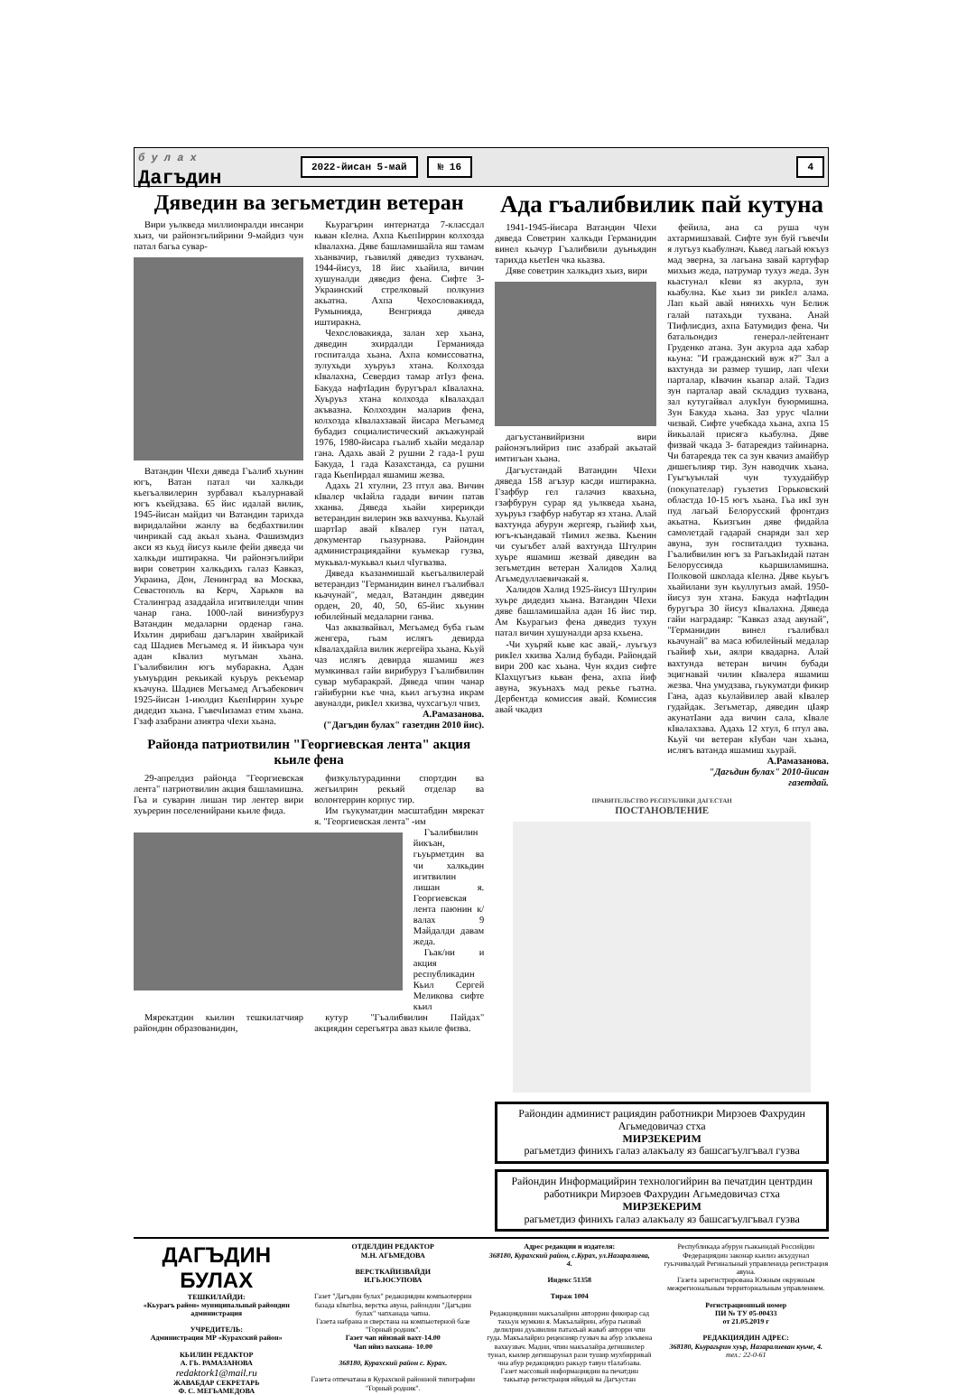б у л а х
Дагъдин
2022-йисан 5-май № 16 4
Дяведин ва зегьметдин ветеран
Вири уьлкведа миллионралди инсанри хьиз, чи районэгьлийрини 9-майдиз чун патал багьа сувар-
Ватандин ЧIехи дяведа Гъалиб хьунин югъ, Ватан патал чи халкьди кьегьалвилерин зурбавал къалурнавай югъ къейдзава. 65 йис идалай вилик, 1945-йисан майдиз чи Ватандин тарихда виридалайни жанлу ва бедбахтвилин чинрикай сад акьал хьана. Фашизмдиз акси яз кьуд йисуз кьиле фейи дяведа чи халкьди иштиракна. Чи районэгьлийри вири советрин халкьдихъ галаз Кавказ, Украина, Дон, Ленинград ва Москва, Севастополь ва Керч, Харьков ва Сталинград азаддайла игитвилелди чпин чанар гана. 1000-лай винизбуруз Ватандин медаларни орденар гана. Ихьтин дирибаш дагъларин хвайрикай сад Шадиев Мегьамед я. И йикъара чун адан кIвализ мугьман хьана. Гъалибвилин югъ мубаракна. Адан уьмуьрдин рекьикай куьруь рекъемар къачуна. Шадиев Мегьамед Агъабекович 1925-йисан 1-июлдиз КьепIиррин хуьре дидедиз хьана. ГъвечIизамаз етим хьана. Гзаф азабрани азиятра чIехи хьана.
Кьурагърин интернатда 7-классдал кьван кIелна. Ахпа КьепIиррин колхозда кIвалахна. Дяве башламишайла яш тамам хьанвачир, гьавиляй дяведиз тухванач. 1944-йисуз, 18 йис хьайила, вичин хушуналди дяведиз фена. Сифте 3-Украинский стрелковый полкуниз акьатна. Ахпа Чехословакияда, Румынияда, Венгрияда дяведа иштиракна.
Чехословакияда, залан хер хьана, дяведин эхирдалди Германияда госпиталда хьана. Ахпа комиссоватна, зулухьди хуьруьз хтана. Колхозда кIвалахна, Севердиз тамар атIуз фена. Бакуда нафтIадин буругърал кIвалахна. Хуьруьз хтана колхозда кIвалахдал акъвазна. Колхоздин маларив фена, колхозда кIвалахзавай йисара Мегьамед бубадиз социалистический акъажунрай 1976, 1980-йисара гьалиб хьайи медалар гана. Адахь авай 2 рушни 2 гада-1 руш Бакуда, 1 гада Казахстанда, са рушни гада КьепIирдал яшамиш жезва.
Адахь 21 хтулни, 23 птул ава. Вичин кIвалер чкIайла гадади вичин патав хканва. Дяведа хьайи хирерикди ветерандин вилерин экв вахчунва. Кьулай шартIар авай кIвалер гун патал, документар гьазурнава. Райондин администрациядайни куьмекар гузва, мукьвал-мукьвал кьил чIугвазва.
Дяведа къазанмишай кьегьалвилерай ветерандиз "Германидин винел гъалибвал кьачунай", медал, Ватандин дяведин орден, 20, 40, 50, 65-йис хьунин юбилейный медаларни ганва.
Чаз акваз­вайвал, Мегьамед буба гьам женгера, гьам ислягь девирда кIвалахдайла вилик жергейра хьана. Кьуй чаз ислягь девирда яшамиш жез мумкинвал гайи вирибуруз Гъалибвилин сувар мубаракрай. Дяведа чпин чанар гайибурни къе чна, кьил агъузна икрам авуналди, рикIел хкизва, чухсагъул чпиз.
А.Рамазанова.
("Дагъдин булах" газетдин 2010 йис).
Районда патриотвилин "Георгиевская лента" акция кьиле фена
29-апрелдиз районда "Георгиевская лента" патриотвилин акция башламишна. Гьа и суварин лишан тир лентер вири хуьрерин поселенийрани кьиле фида.
физкультурадинни спортдин ва жегьилрин рекьяй отделар ва волонтеррин корпус тир.
Им гьукуматдин масштабдин мярекат я. "Георгиевская лента" -им
Гъалибвилин йикъан, гьуьрметдин ва чи халкьдин игитвилин лишан я. Георгиевская лента паюнин к/валах 9 Майдалди давам жеда.
Гьак/ни и акция республикадин Кьил Сергей Меликова сифте кьил
Мярекатдин кьилин тешкилатчияр райондин образованидин,
кутур "Гъалибвилин Пайдах" акциядин серегьятра аваз кьиле физва.
Ада гъалибвилик пай кутуна
1941-1945-йисара Ватандин ЧIехи дяведа Советрин халкьди Германидин винел кьачур Гъалибвили дуьньядин тарихда кьетIен чка кьазва.
Дяве советрин халкьдиз хьиз, вири
дагъустанвийризни вири районэгьлийриз пис азабрай акьатай имтигьан хьана.
Дагъустандай Ватандин ЧIехи дяведа 158 агъзур касди иштиракна. Гзафбур гел галачиз квахьна, гзафбурун сурар яд уьлкведа хьана, хуьруьз гзафбур набутар яз хтана. Алай вахтунда абурун жергеяр, гьайиф хьи, югъ-къандавай тIимил жезва. Кьенин чи суьгьбет алай вахтунда Штулрин хуьре яшамиш жезвай дяведин ва зегьметдин ветеран Халидов Халид Агьмедуллаевичакай я.
Халидов Халид 1925-йисуз Штулрин хуьре дидедиз хьана. Ватандин ЧIехи дяве башламишайла адан 16 йис тир. Ам Кьурагьиз фена дяведиз тухун патал вичин хушуналди арза кхьена.
-Чи хуьряй кьве кас авай,- луьгьуз рикIел хкизва Халид бубади. Райондай вири 200 кас хьана. Чун яхдиз сифте КIахцугъиз кьван фена, ахпа йиф авуна, экуьнахъ мад рекье гьатна. Дербентда комиссия авай. Комиссия авай чкадиз
фейила, ана са руша чун ахтармишзавай. Сифте зун буй гъвечIи я лугьуз кьабулнач. Кьвед лагьай юкъуз мад эверна, за лагьана завай картуфар михьиз жеда, патрумар тухуз жеда. Зун кьастунал кIеви яз акурла, зун кьабулна. Кьe хьиз зи рикIел алама. Лап кьай авай няниххь чун Белиж галай патахьди тухвана. Анай ТIифлисдиз, ахпа Батумидиз фена. Чи батальондиз генерал-лейтенант Груденко атана. Зун акурла ада хабар кьуна: "И гражданский вуж я?" Зал а вахтунда зи размер тушир, лап чIехи парталар, кIвачин кьапар алай. Тадиз зун парталар авай складдиз тухвана, зал кутугайвал алукIун буюрмишна. Зун Бакуда хьана. Заз урус чIални чизвай. Сифте учебкада хьана, ахпа 15 йикьалай присяга кьабулна. Дяве физвай чкада 3- батареядиз тайинарна. Чи батареяда тек са зун квачиз амайбур дишегьлияр тир. Зун наводчик хьана. Гуьгъуьнлай чун тухудайбур (покупателар) гуьзетиз Горьковский областда 10-15 югъ хьана. Гьа икI зун пуд лагьай Белорусский фронтдиз акьатна. Кьизгьин дяве фидайла самолетдай гадарай снаряди зал хер авуна, зун госпиталдиз тухвана. Гъалибвилин югъ за РагьакIидай патан Белоруссияда кьаршиламишна. Полковой школада кIелна. Дяве кьуьгъ хьайилани зун кьуллугьиз амай. 1950-йисуз зун хтана. Бакуда нафтIадин буругъра 30 йисуз кIвалахна. Дяведа гайи наградаяр: "Кавказ азад авунай", "Германидин винел гъалибвал кьачунай" ва маса юбилейный медалар гьайиф хьи, аялри квадарна. Алай вахтунда ветеран вичин бубади эцигнавай чилин кIвалера яшамиш жезва. Чна умудзава, гьукуматди фикир Гана, адаз кьулайвилер авай кIвалер гудайдак. Зегьметар, дяведин цIаяр акунатIани ада вичин сала, кIвале кIвалахзава. Адахь 12 хтул, 6 птул ава. Кьуй чи ветеран кIубан чан хьана, ислягь ватанда яшамиш хьурай.
А.Рамазанова.
"Дагъдин булах" 2010-йисан газетдай.
ПРАВИТЕЛЬСТВО РЕСПУБЛИКИ ДАГЕСТАН
ПОСТАНОВЛЕНИЕ
Райондин админист рациядин работникри Мирзоев Фахрудин Агьмедовичаз стха
МИРЗЕКЕРИМ
рагьметдиз финихъ галаз алакъалу яз башсагъулгъвал гузва
Райондин Информацийрин технологийрин ва печатдин центрдин работникри Мирзоев Фахрудин Агьмедовичаз стха
МИРЗЕКЕРИМ
рагьметдиз финихъ галаз алакъалу яз башсагъулгъвал гузва
ДАГЪДИН
БУЛАХ
ТЕШКИЛАЙДИ:
«Кьурагъ район» муниципальный райондин администрация
УЧРЕДИТЕЛЬ:
Администрация МР «Курахский район»
КЬИЛИН РЕДАКТОР
А. ГЬ. РАМАЗАНОВА
redaktork1@mail.ru
ЖАВАБДАР СЕКРЕТАРЬ
Ф. С. МЕГЬАМЕДОВА
ОТДЕЛДИН РЕДАКТОР
М.Н. АГЬМЕДОВА
ВЕРСТКАЙИЗВАЙДИ
И.ГЬ.ЮСУПОВА
Газет "Дагъдин булах" редакциядин компьютеррин базада кIватIна, верстка авуна, райондин "Дагъдин булах" чапханада чапна.
Газета набрана и сверстана на компьютерной базе "Горный родник".
Газет чап ийизвай вахт-14.00
Чап ийиз вахкана- 10.00
368180, Курахский район с. Курах.
Газета отпечатана в Курахской районной типографии "Горный родник".
Адрес редакции и издателя:
368180, Курахский район, с.Курах, ул.Назаралиева, 4.
Индекс 51358
Тираж 1004
Редакциядинни макъалайрин авторрин фикирар сад тахьун мумкин я. Макъалайрин, абура гьизвай делилрин дуьзвилин патахъай жаваб авторри чпи гуда. Макъалайриз рецензияр гузвач ва абур элкъвена вахкузвач. Мадни, чпин макъалайра дегишвилер тунал, кьилер дегишарунал рази тушир мухбирривай чна абур редакциядиз ракьур тавун тIалабзава.
Газет массовый информациядин ва печатдин такьатар регистрация ийидай ва Дагъустан
Республикада абурун гьакьиндай Российдин Федерациядин законар кьилиз акъудунал гуьзчивалдай Регинальный управленида регистрация авуна.
Газета зарегистрирована Южным окружным межрегиональным территориальным управлением.
Регистрационный номер
ПИ № ТУ 05-00433
от 21.05.2019 г
РЕДАКЦИЯДИН АДРЕС:
368180, Кьурагьрин хуьр, Назаралиеван куьче, 4.
тел.: 22-0-61